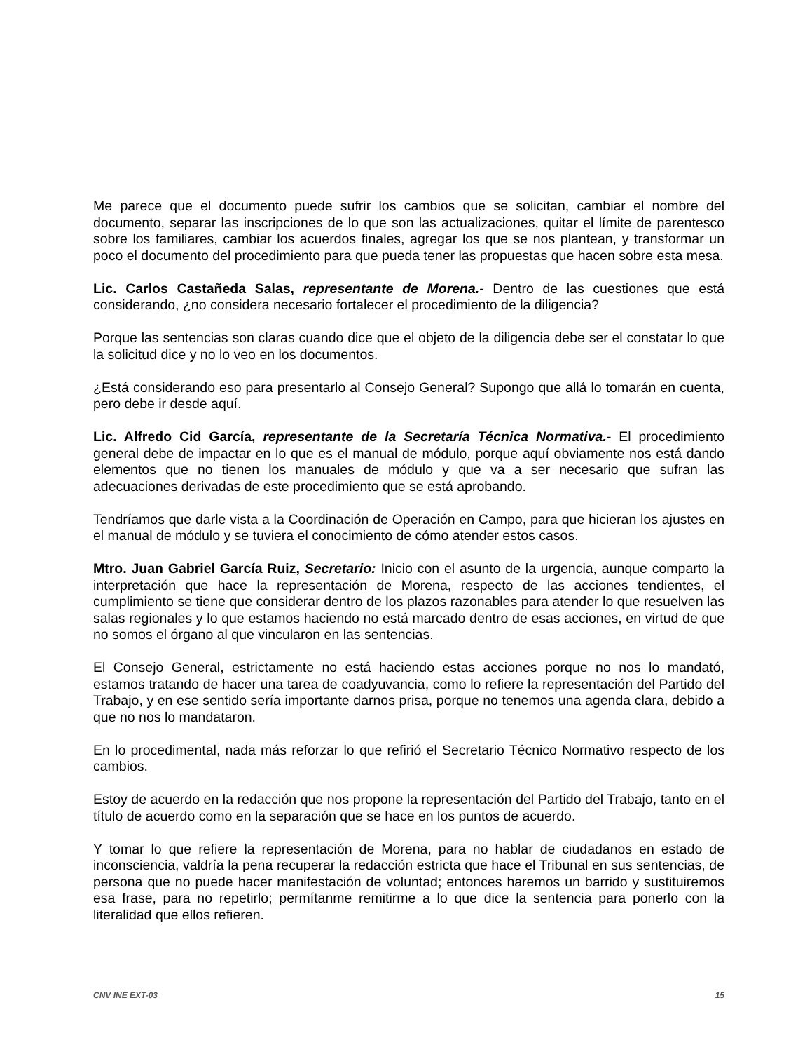Me parece que el documento puede sufrir los cambios que se solicitan, cambiar el nombre del documento, separar las inscripciones de lo que son las actualizaciones, quitar el límite de parentesco sobre los familiares, cambiar los acuerdos finales, agregar los que se nos plantean, y transformar un poco el documento del procedimiento para que pueda tener las propuestas que hacen sobre esta mesa.
Lic. Carlos Castañeda Salas, representante de Morena.- Dentro de las cuestiones que está considerando, ¿no considera necesario fortalecer el procedimiento de la diligencia?
Porque las sentencias son claras cuando dice que el objeto de la diligencia debe ser el constatar lo que la solicitud dice y no lo veo en los documentos.
¿Está considerando eso para presentarlo al Consejo General? Supongo que allá lo tomarán en cuenta, pero debe ir desde aquí.
Lic. Alfredo Cid García, representante de la Secretaría Técnica Normativa.- El procedimiento general debe de impactar en lo que es el manual de módulo, porque aquí obviamente nos está dando elementos que no tienen los manuales de módulo y que va a ser necesario que sufran las adecuaciones derivadas de este procedimiento que se está aprobando.
Tendríamos que darle vista a la Coordinación de Operación en Campo, para que hicieran los ajustes en el manual de módulo y se tuviera el conocimiento de cómo atender estos casos.
Mtro. Juan Gabriel García Ruiz, Secretario: Inicio con el asunto de la urgencia, aunque comparto la interpretación que hace la representación de Morena, respecto de las acciones tendientes, el cumplimiento se tiene que considerar dentro de los plazos razonables para atender lo que resuelven las salas regionales y lo que estamos haciendo no está marcado dentro de esas acciones, en virtud de que no somos el órgano al que vincularon en las sentencias.
El Consejo General, estrictamente no está haciendo estas acciones porque no nos lo mandató, estamos tratando de hacer una tarea de coadyuvancia, como lo refiere la representación del Partido del Trabajo, y en ese sentido sería importante darnos prisa, porque no tenemos una agenda clara, debido a que no nos lo mandataron.
En lo procedimental, nada más reforzar lo que refirió el Secretario Técnico Normativo respecto de los cambios.
Estoy de acuerdo en la redacción que nos propone la representación del Partido del Trabajo, tanto en el título de acuerdo como en la separación que se hace en los puntos de acuerdo.
Y tomar lo que refiere la representación de Morena, para no hablar de ciudadanos en estado de inconsciencia, valdría la pena recuperar la redacción estricta que hace el Tribunal en sus sentencias, de persona que no puede hacer manifestación de voluntad; entonces haremos un barrido y sustituiremos esa frase, para no repetirlo; permítanme remitirme a lo que dice la sentencia para ponerlo con la literalidad que ellos refieren.
CNV INE EXT-03 15